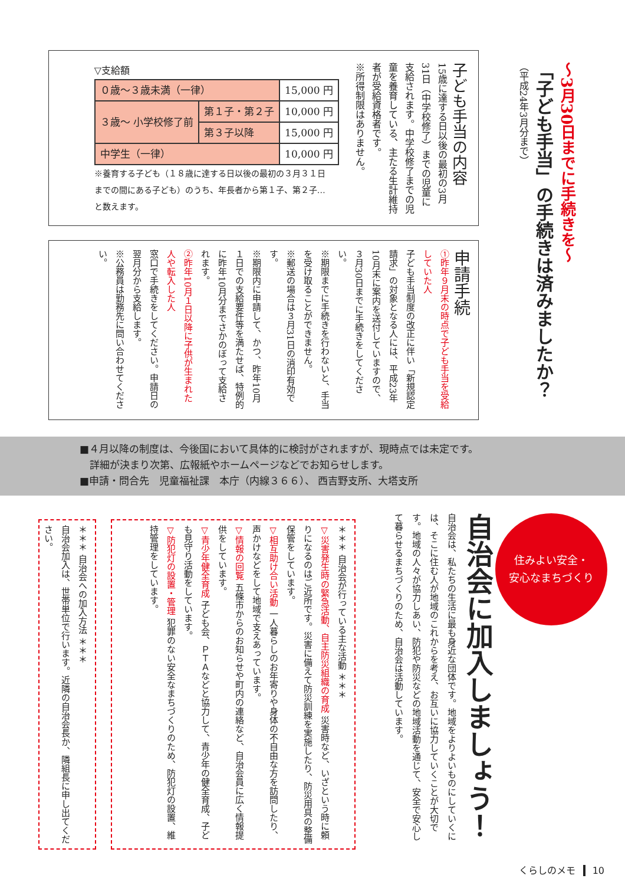～3月30日までに手続きを～
「子ども手当」の手続きは済みましたか？
（平成24年3月分まで）
子ども手当の内容
15歳に達する日以後の最初の3月31日（中学校修了）までの児童に支給されます。中学校修了までの児童を養育している、主たる生計維持者が受給資格者です。
※所得制限はありません。
▽支給額
| ０歳～３歳未満（一律） | | 15,000 円 |
| ３歳～ 小学校修了前 | 第１子・第２子 | 10,000 円 |
| | 第３子以降 | 15,000 円 |
| 中学生（一律） | | 10,000 円 |
※養育する子ども（１８歳に達する日以後の最初の３月３１日までの間にある子ども）のうち、年長者から第１子、第２子…と数えます。
申請手続
①昨年９月末の時点で子ども手当を受給していた人
子ども手当制度の改正に伴い「新規認定請求」の対象となる人には、平成23年10月末に案内を送付していますので、３月30日までに手続きをしてください。
※期限までに手続きを行わないと、手当を受け取ることができません。
※郵送の場合は３月31日の消印有効です。
※期限内に申請して、かつ、昨年10月１日での支給要件等を満たせば、特例的に昨年10月分までさかのぼって支給されます。
②昨年10月１日以降に子供が生まれた人や転入した人
窓口で手続きをしてください。申請日の翌月分から支給します。
※公務員は勤務先に問い合わせてください。
■４月以降の制度は、今後国において具体的に検討がされますが、現時点では未定です。
　詳細が決まり次第、広報紙やホームページなどでお知らせします。
■申請・問合先　児童福祉課　本庁（内線３６６）、 西吉野支所、大塔支所
住みよい安全・
安心なまちづくり
自治会に加入しましょう！
自治会は、私たちの生活に最も身近な団体です。地域をよりよいものにしていくには、そこに住む人が地域のこれからを考え、お互いに協力していくことが大切です。地域の人々が協力しあい、防犯や防災などの地域活動を通じて、安全で安心して暮らせるまちづくりのため、自治会は活動しています。
＊＊＊ 自治会が行っている主な活動 ＊＊＊
▽災害発生時の緊急活動、自主防災組織の育成 災害時など、いざという時に頼りになるのはご近所です。災害に備えて防災訓練を実施したり、防災用具の整備保管をしています。
▽相互助け合い活動 一人暮らしのお年寄りや身体の不自由な方を訪問したり、声かけなどをして地域で支えあっています。
▽情報の回覧 五條市からのお知らせや町内の連絡など、自治会員に広く情報提供をしています。
▽青少年健全育成 子ども会、ＰＴＡなどと協力して、青少年の健全育成、子ども見守り活動をしています。
▽防犯灯の設置・管理 犯罪のない安全なまちづくりのため、防犯灯の設置、維持管理をしています。
＊＊＊ 自治会への加入方法 ＊＊＊
自治会加入は、世帯単位で行います。近隣の自治会長か、隣組長に申し出てください。
くらしのメモ 10